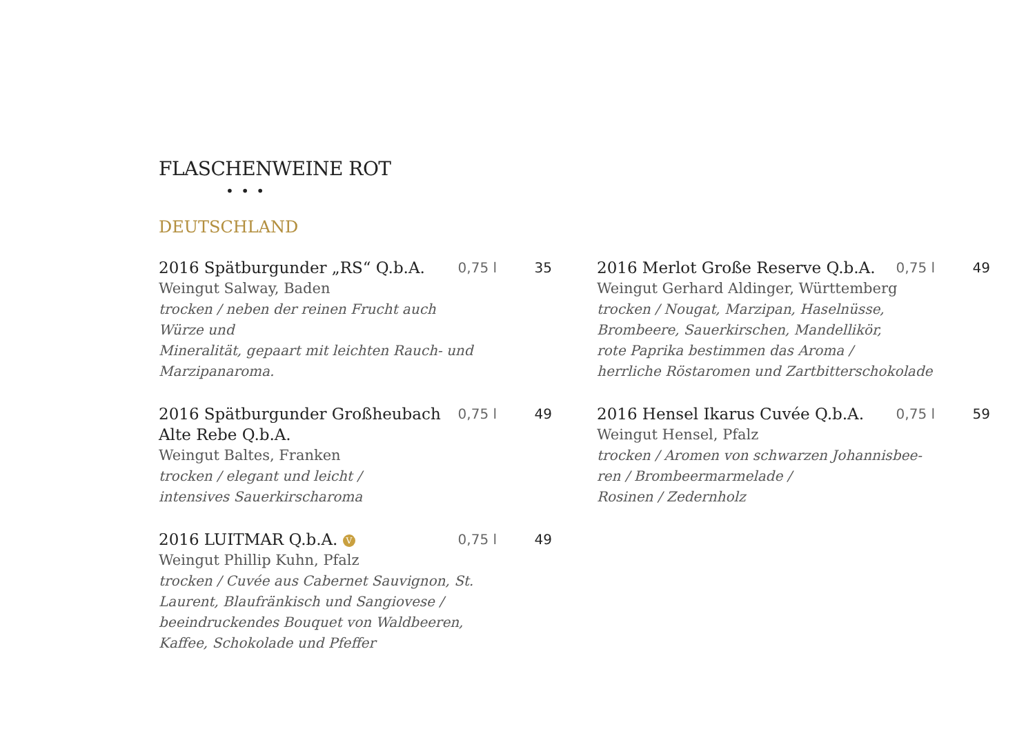FLASCHENWEINE ROT
• • •
DEUTSCHLAND
2016 Spätburgunder „RS“ Q.b.A. 0,75 l 35
Weingut Salway, Baden
trocken / neben der reinen Frucht auch
Würze und
Mineralität, gepaart mit leichten Rauch- und
Marzipanaroma.
2016 Spätburgunder Großheubach Alte Rebe Q.b.A. 0,75 l 49
Weingut Baltes, Franken
trocken / elegant und leicht /
intensives Sauerkirscharoma
2016 LUITMAR Q.b.A. V 0,75 l 49
Weingut Phillip Kuhn, Pfalz
trocken / Cuvée aus Cabernet Sauvignon, St.
Laurent, Blaufränkisch und Sangiovese /
beeindruckendes Bouquet von Waldbeeren,
Kaffee, Schokolade und Pfeffer
2016 Merlot Große Reserve Q.b.A. 0,75 l 49
Weingut Gerhard Aldinger, Württemberg
trocken / Nougat, Marzipan, Haselnüsse,
Brombeere, Sauerkirschen, Mandellikör,
rote Paprika bestimmen das Aroma /
herrliche Röstaromen und Zartbitterschokolade
2016 Hensel Ikarus Cuvée Q.b.A. 0,75 l 59
Weingut Hensel, Pfalz
trocken / Aromen von schwarzen Johannisbee-
ren / Brombeermarmelade /
Rosinen / Zedernholz